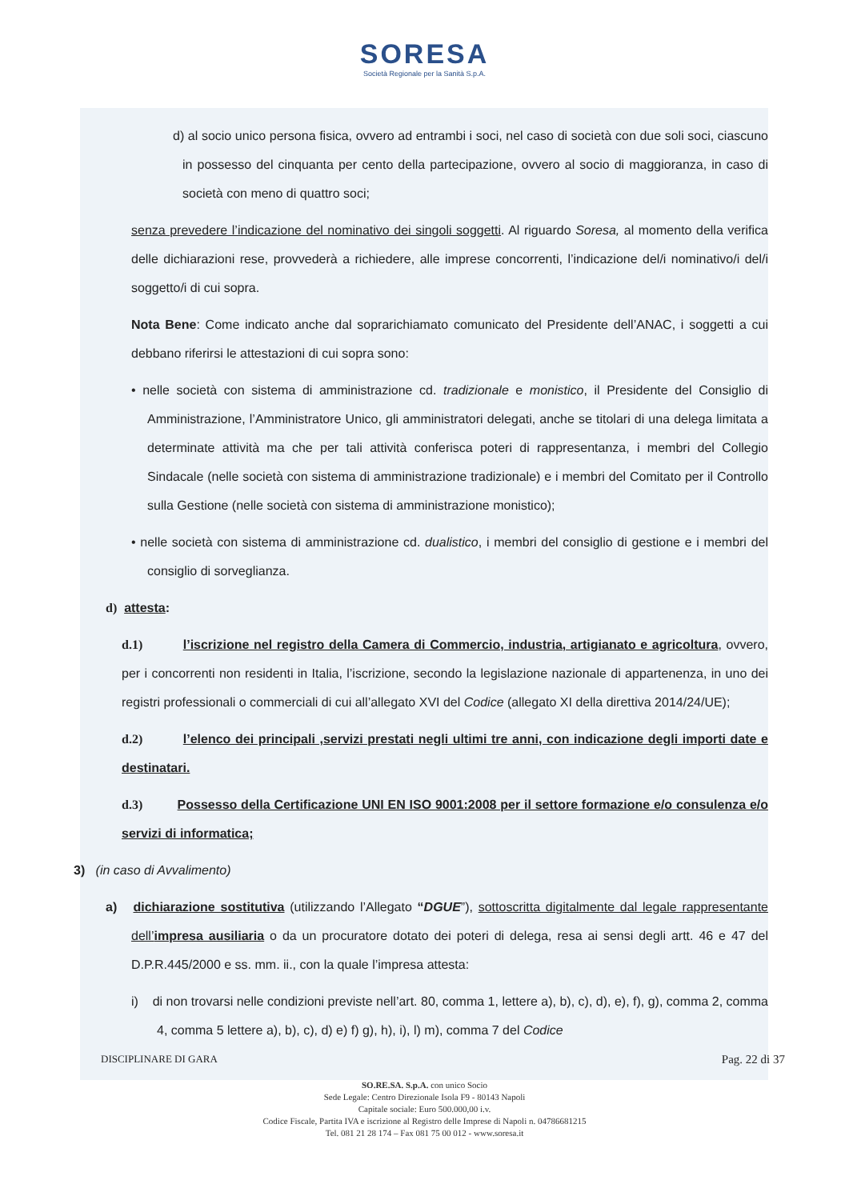SORESA
Società Regionale per la Sanità S.p.A.
d) al socio unico persona fisica, ovvero ad entrambi i soci, nel caso di società con due soli soci, ciascuno in possesso del cinquanta per cento della partecipazione, ovvero al socio di maggioranza, in caso di società con meno di quattro soci;
senza prevedere l’indicazione del nominativo dei singoli soggetti. Al riguardo Soresa, al momento della verifica delle dichiarazioni rese, provvederà a richiedere, alle imprese concorrenti, l’indicazione del/i nominativo/i del/i soggetto/i di cui sopra.
Nota Bene: Come indicato anche dal soprarichiamato comunicato del Presidente dell’ANAC, i soggetti a cui debbano riferirsi le attestazioni di cui sopra sono:
• nelle società con sistema di amministrazione cd. tradizionale e monistico, il Presidente del Consiglio di Amministrazione, l’Amministratore Unico, gli amministratori delegati, anche se titolari di una delega limitata a determinate attività ma che per tali attività conferisca poteri di rappresentanza, i membri del Collegio Sindacale (nelle società con sistema di amministrazione tradizionale) e i membri del Comitato per il Controllo sulla Gestione (nelle società con sistema di amministrazione monistico);
• nelle società con sistema di amministrazione cd. dualistico, i membri del consiglio di gestione e i membri del consiglio di sorveglianza.
d) attesta:
d.1) l’iscrizione nel registro della Camera di Commercio, industria, artigianato e agricoltura, ovvero, per i concorrenti non residenti in Italia, l’iscrizione, secondo la legislazione nazionale di appartenenza, in uno dei registri professionali o commerciali di cui all’allegato XVI del Codice (allegato XI della direttiva 2014/24/UE);
d.2) l’elenco dei principali ,servizi prestati negli ultimi tre anni, con indicazione degli importi date e destinatari.
d.3) Possesso della Certificazione UNI EN ISO 9001:2008 per il settore formazione e/o consulenza e/o servizi di informatica;
3) (in caso di Avvalimento)
a) dichiarazione sostitutiva (utilizzando l’Allegato “DGUE”), sottoscritta digitalmente dal legale rappresentante dell’impresa ausiliaria o da un procuratore dotato dei poteri di delega, resa ai sensi degli artt. 46 e 47 del D.P.R.445/2000 e ss. mm. ii., con la quale l’impresa attesta:
i) di non trovarsi nelle condizioni previste nell’art. 80, comma 1, lettere a), b), c), d), e), f), g), comma 2, comma 4, comma 5 lettere a), b), c), d) e) f) g), h), i), l) m), comma 7 del Codice
DISCIPLINARE DI GARA Pag. 22 di 37
SO.RE.SA. S.p.A. con unico Socio
Sede Legale: Centro Direzionale Isola F9 - 80143 Napoli
Capitale sociale: Euro 500.000,00 i.v.
Codice Fiscale, Partita IVA e iscrizione al Registro delle Imprese di Napoli n. 04786681215
Tel. 081 21 28 174 – Fax 081 75 00 012 - www.soresa.it